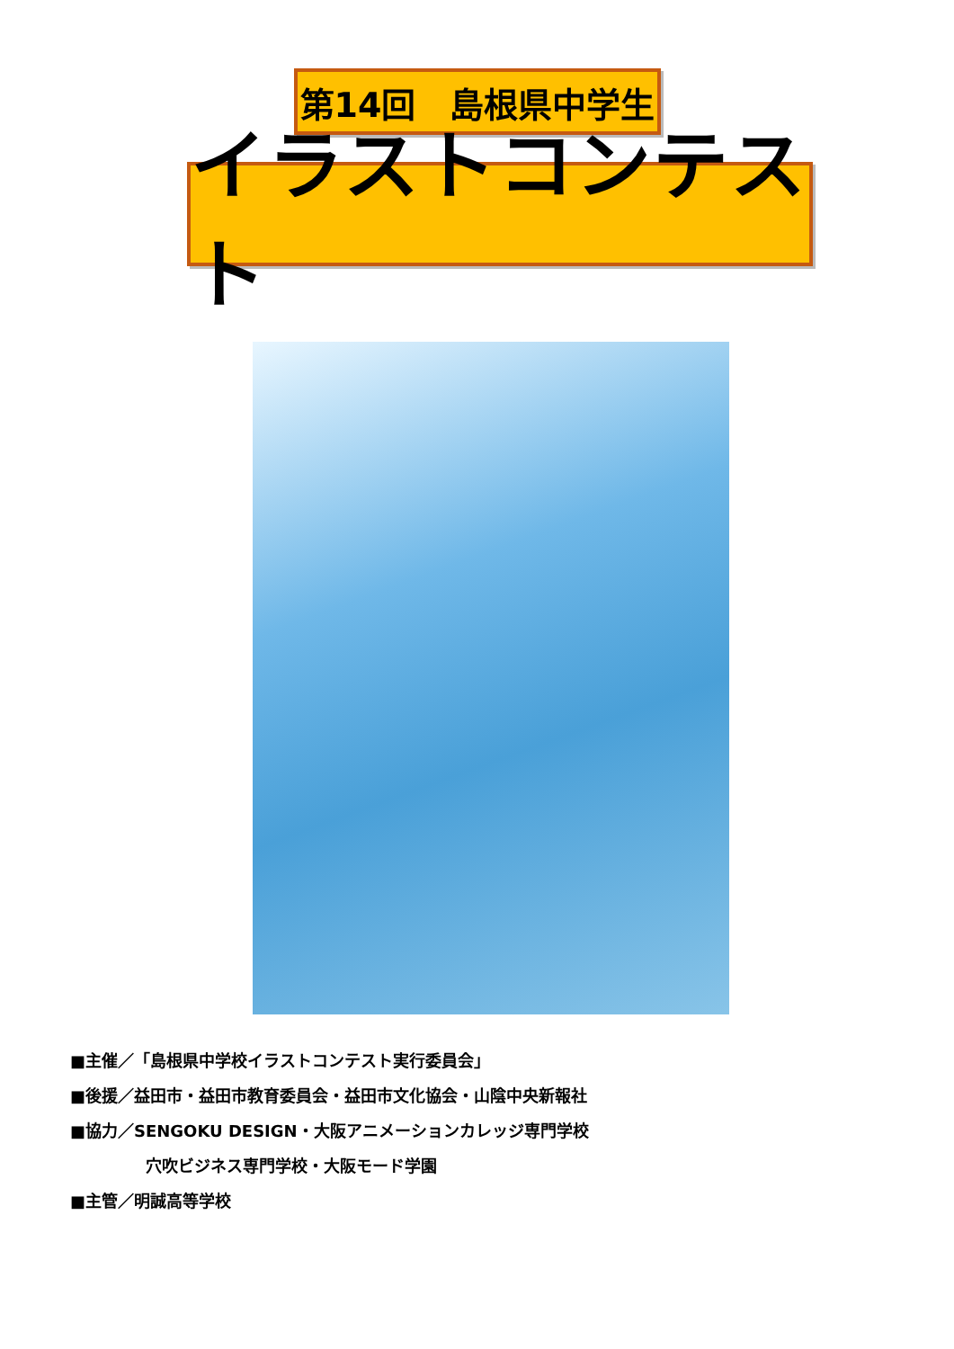第14回　島根県中学生
イラストコンテスト
■主催／「島根県中学校イラストコンテスト実行委員会」
■後援／益田市・益田市教育委員会・益田市文化協会・山陰中央新報社
■協力／SENGOKU DESIGN・大阪アニメーションカレッジ専門学校
穴吹ビジネス専門学校・大阪モード学園
■主管／明誠高等学校